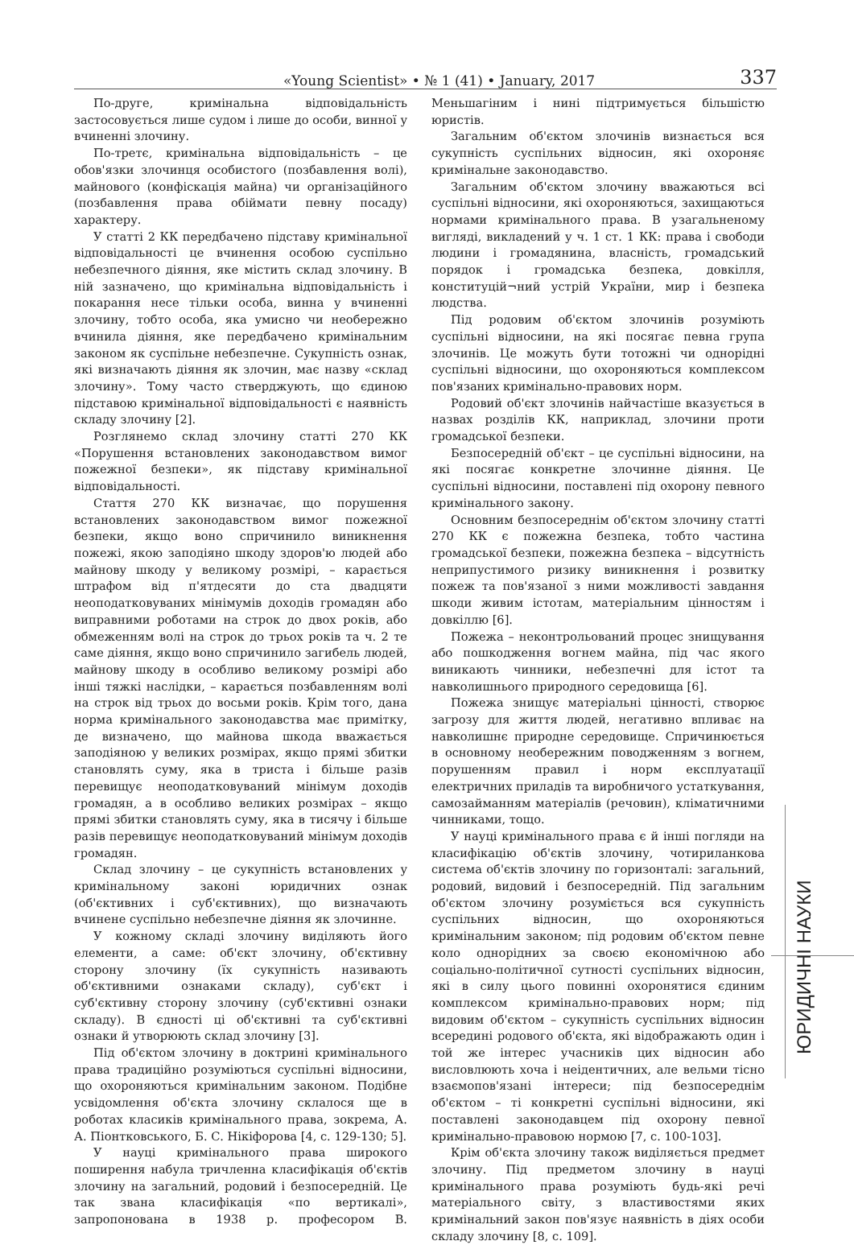«Young Scientist» • № 1 (41) • January, 2017 337
По-друге, кримінальна відповідальність застосовується лише судом і лише до особи, винної у вчиненні злочину.
По-третє, кримінальна відповідальність – це обов'язки злочинця особистого (позбавлення волі), майнового (конфіскація майна) чи організаційного (позбавлення права обіймати певну посаду) характеру.
У статті 2 КК передбачено підставу кримінальної відповідальності це вчинення особою суспільно небезпечного діяння, яке містить склад злочину. В ній зазначено, що кримінальна відповідальність і покарання несе тільки особа, винна у вчиненні злочину, тобто особа, яка умисно чи необережно вчинила діяння, яке передбачено кримінальним законом як суспільне небезпечне. Сукупність ознак, які визначають діяння як злочин, має назву «склад злочину». Тому часто стверджують, що єдиною підставою кримінальної відповідальності є наявність складу злочину [2].
Розглянемо склад злочину статті 270 КК «Порушення встановлених законодавством вимог пожежної безпеки», як підставу кримінальної відповідальності.
Стаття 270 КК визначає, що порушення встановлених законодавством вимог пожежної безпеки, якщо воно спричинило виникнення пожежі, якою заподіяно шкоду здоров'ю людей або майнову шкоду у великому розмірі, – карається штрафом від п'ятдесяти до ста двадцяти неоподатковуваних мінімумів доходів громадян або виправними роботами на строк до двох років, або обмеженням волі на строк до трьох років та ч. 2 те саме діяння, якщо воно спричинило загибель людей, майнову шкоду в особливо великому розмірі або інші тяжкі наслідки, – карається позбавленням волі на строк від трьох до восьми років. Крім того, дана норма кримінального законодавства має примітку, де визначено, що майнова шкода вважається заподіяною у великих розмірах, якщо прямі збитки становлять суму, яка в триста і більше разів перевищує неоподатковуваний мінімум доходів громадян, а в особливо великих розмірах – якщо прямі збитки становлять суму, яка в тисячу і більше разів перевищує неоподатковуваний мінімум доходів громадян.
Склад злочину – це сукупність встановлених у кримінальному законі юридичних ознак (об'єктивних і суб'єктивних), що визначають вчинене суспільно небезпечне діяння як злочинне.
У кожному складі злочину виділяють його елементи, а саме: об'єкт злочину, об'єктивну сторону злочину (їх сукупність називають об'єктивними ознаками складу), суб'єкт і суб'єктивну сторону злочину (суб'єктивні ознаки складу). В єдності ці об'єктивні та суб'єктивні ознаки й утворюють склад злочину [3].
Під об'єктом злочину в доктрині кримінального права традиційно розуміються суспільні відносини, що охороняються кримінальним законом. Подібне усвідомлення об'єкта злочину склалося ще в роботах класиків кримінального права, зокрема, А. А. Піонтковського, Б. С. Нікіфорова [4, с. 129-130; 5].
У науці кримінального права широкого поширення набула тричленна класифікація об'єктів злочину на загальний, родовий і безпосередній. Це так звана класифікація «по вертикалі», запропонована в 1938 р. професором В. Меньшагіним і нині підтримується більшістю юристів.
Загальним об'єктом злочинів визнається вся сукупність суспільних відносин, які охороняє кримінальне законодавство.
Загальним об'єктом злочину вважаються всі суспільні відносини, які охороняються, захищаються нормами кримінального права. В узагальненому вигляді, викладений у ч. 1 ст. 1 КК: права і свободи людини і громадянина, власність, громадський порядок і громадська безпека, довкілля, конституцій¬ний устрій України, мир і безпека людства.
Під родовим об'єктом злочинів розуміють суспільні відносини, на які посягає певна група злочинів. Це можуть бути тотожні чи однорідні суспільні відносини, що охороняються комплексом пов'язаних кримінально-правових норм.
Родовий об'єкт злочинів найчастіше вказується в назвах розділів КК, наприклад, злочини проти громадської безпеки.
Безпосередній об'єкт – це суспільні відносини, на які посягає конкретне злочинне діяння. Це суспільні відносини, поставлені під охорону певного кримінального закону.
Основним безпосереднім об'єктом злочину статті 270 КК є пожежна безпека, тобто частина громадської безпеки, пожежна безпека – відсутність неприпустимого ризику виникнення і розвитку пожеж та пов'язаної з ними можливості завдання шкоди живим істотам, матеріальним цінностям і довкіллю [6].
Пожежа – неконтрольований процес знищування або пошкодження вогнем майна, під час якого виникають чинники, небезпечні для істот та навколишнього природного середовища [6].
Пожежа знищує матеріальні цінності, створює загрозу для життя людей, негативно впливає на навколишнє природне середовище. Спричинюється в основному необережним поводженням з вогнем, порушенням правил і норм експлуатації електричних приладів та виробничого устаткування, самозайманням матеріалів (речовин), кліматичними чинниками, тощо.
У науці кримінального права є й інші погляди на класифікацію об'єктів злочину, чотириланкова система об'єктів злочину по горизонталі: загальний, родовий, видовий і безпосередній. Під загальним об'єктом злочину розуміється вся сукупність суспільних відносин, що охороняються кримінальним законом; під родовим об'єктом певне коло однорідних за своєю економічною або соціально-політичної сутності суспільних відносин, які в силу цього повинні охоронятися єдиним комплексом кримінально-правових норм; під видовим об'єктом – сукупність суспільних відносин всередині родового об'єкта, які відображають один і той же інтерес учасників цих відносин або висловлюють хоча і неідентичних, але вельми тісно взаємопов'язані інтереси; під безпосереднім об'єктом – ті конкретні суспільні відносини, які поставлені законодавцем під охорону певної кримінально-правовою нормою [7, с. 100-103].
Крім об'єкта злочину також виділяється предмет злочину. Під предметом злочину в науці кримінального права розуміють будь-які речі матеріального світу, з властивостями яких кримінальний закон пов'язує наявність в діях особи складу злочину [8, с. 109].
ЮРИДИЧНІ НАУКИ